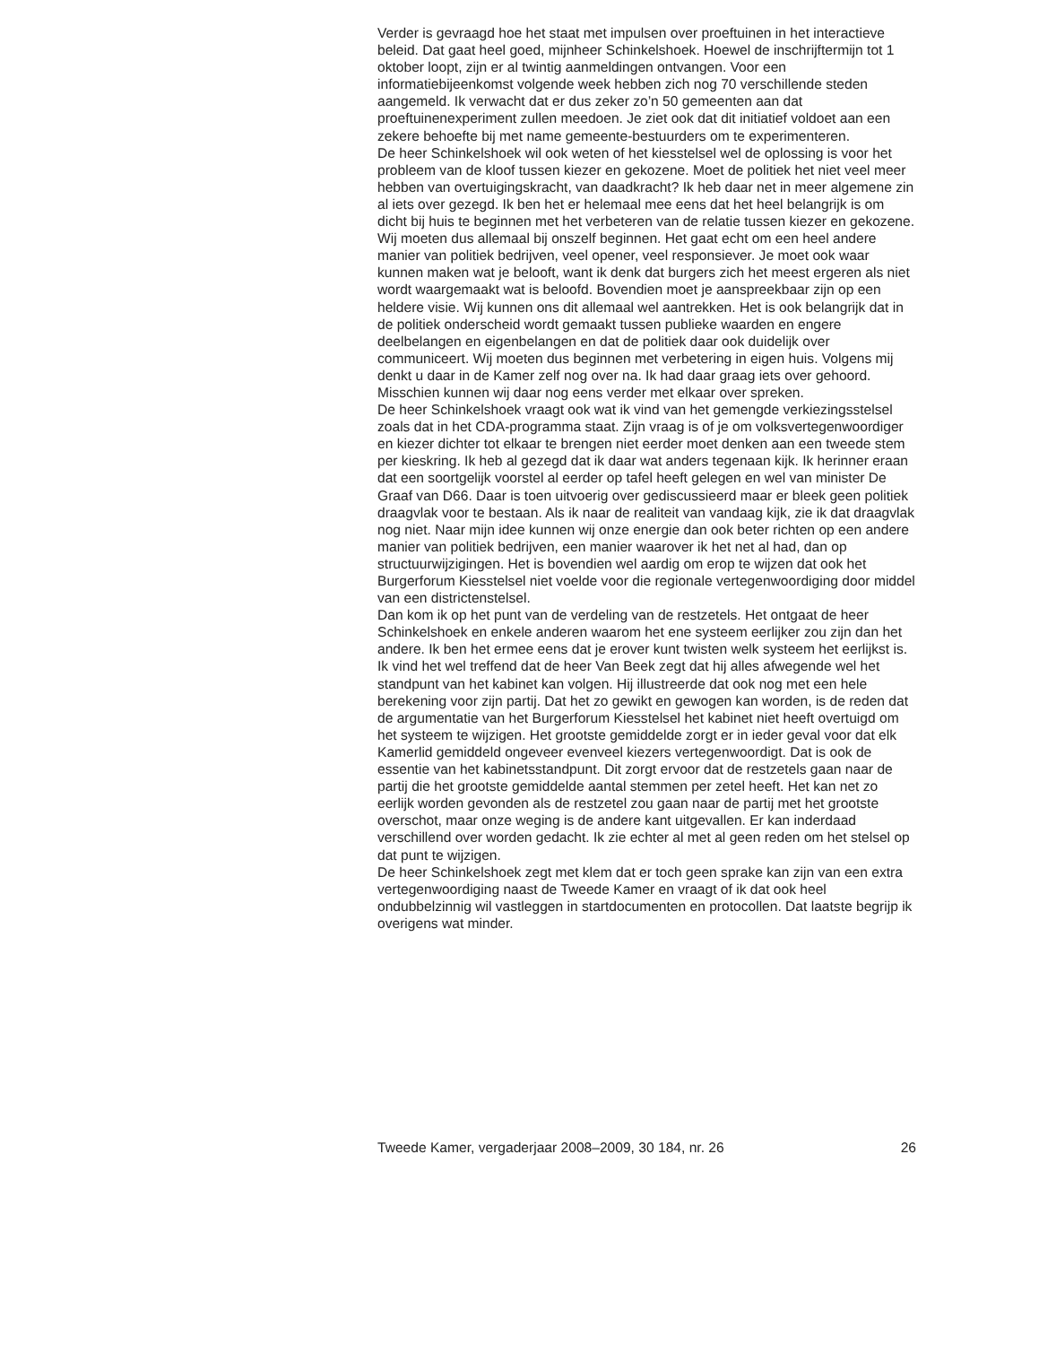Verder is gevraagd hoe het staat met impulsen over proeftuinen in het interactieve beleid. Dat gaat heel goed, mijnheer Schinkelshoek. Hoewel de inschrijftermijn tot 1 oktober loopt, zijn er al twintig aanmeldingen ontvangen. Voor een informatiebijeenkomst volgende week hebben zich nog 70 verschillende steden aangemeld. Ik verwacht dat er dus zeker zo’n 50 gemeenten aan dat proeftuinenexperiment zullen meedoen. Je ziet ook dat dit initiatief voldoet aan een zekere behoefte bij met name gemeente-bestuurders om te experimenteren.
De heer Schinkelshoek wil ook weten of het kiesstelsel wel de oplossing is voor het probleem van de kloof tussen kiezer en gekozene. Moet de politiek het niet veel meer hebben van overtuigingskracht, van daadkracht? Ik heb daar net in meer algemene zin al iets over gezegd. Ik ben het er helemaal mee eens dat het heel belangrijk is om dicht bij huis te beginnen met het verbeteren van de relatie tussen kiezer en gekozene. Wij moeten dus allemaal bij onszelf beginnen. Het gaat echt om een heel andere manier van politiek bedrijven, veel opener, veel responsiever. Je moet ook waar kunnen maken wat je belooft, want ik denk dat burgers zich het meest ergeren als niet wordt waargemaakt wat is beloofd. Bovendien moet je aanspreekbaar zijn op een heldere visie. Wij kunnen ons dit allemaal wel aantrekken. Het is ook belangrijk dat in de politiek onderscheid wordt gemaakt tussen publieke waarden en engere deelbelangen en eigenbelangen en dat de politiek daar ook duidelijk over communiceert. Wij moeten dus beginnen met verbetering in eigen huis. Volgens mij denkt u daar in de Kamer zelf nog over na. Ik had daar graag iets over gehoord. Misschien kunnen wij daar nog eens verder met elkaar over spreken.
De heer Schinkelshoek vraagt ook wat ik vind van het gemengde verkiezingsstelsel zoals dat in het CDA-programma staat. Zijn vraag is of je om volksvertegenwoordiger en kiezer dichter tot elkaar te brengen niet eerder moet denken aan een tweede stem per kieskring. Ik heb al gezegd dat ik daar wat anders tegenaan kijk. Ik herinner eraan dat een soortgelijk voorstel al eerder op tafel heeft gelegen en wel van minister De Graaf van D66. Daar is toen uitvoerig over gediscussieerd maar er bleek geen politiek draagvlak voor te bestaan. Als ik naar de realiteit van vandaag kijk, zie ik dat draagvlak nog niet. Naar mijn idee kunnen wij onze energie dan ook beter richten op een andere manier van politiek bedrijven, een manier waarover ik het net al had, dan op structuurwijzigingen. Het is bovendien wel aardig om erop te wijzen dat ook het Burgerforum Kiesstelsel niet voelde voor die regionale vertegenwoordiging door middel van een districtenstelsel.
Dan kom ik op het punt van de verdeling van de restzetels. Het ontgaat de heer Schinkelshoek en enkele anderen waarom het ene systeem eerlijker zou zijn dan het andere. Ik ben het ermee eens dat je erover kunt twisten welk systeem het eerlijkst is. Ik vind het wel treffend dat de heer Van Beek zegt dat hij alles afwegende wel het standpunt van het kabinet kan volgen. Hij illustreerde dat ook nog met een hele berekening voor zijn partij. Dat het zo gewikt en gewogen kan worden, is de reden dat de argumentatie van het Burgerforum Kiesstelsel het kabinet niet heeft overtuigd om het systeem te wijzigen. Het grootste gemiddelde zorgt er in ieder geval voor dat elk Kamerlid gemiddeld ongeveer evenveel kiezers vertegenwoordigt. Dat is ook de essentie van het kabinetsstandpunt. Dit zorgt ervoor dat de restzetels gaan naar de partij die het grootste gemiddelde aantal stemmen per zetel heeft. Het kan net zo eerlijk worden gevonden als de restzetel zou gaan naar de partij met het grootste overschot, maar onze weging is de andere kant uitgevallen. Er kan inderdaad verschillend over worden gedacht. Ik zie echter al met al geen reden om het stelsel op dat punt te wijzigen.
De heer Schinkelshoek zegt met klem dat er toch geen sprake kan zijn van een extra vertegenwoordiging naast de Tweede Kamer en vraagt of ik dat ook heel ondubbelzinnig wil vastleggen in startdocumenten en protocollen. Dat laatste begrijp ik overigens wat minder.
Tweede Kamer, vergaderjaar 2008–2009, 30 184, nr. 26 26